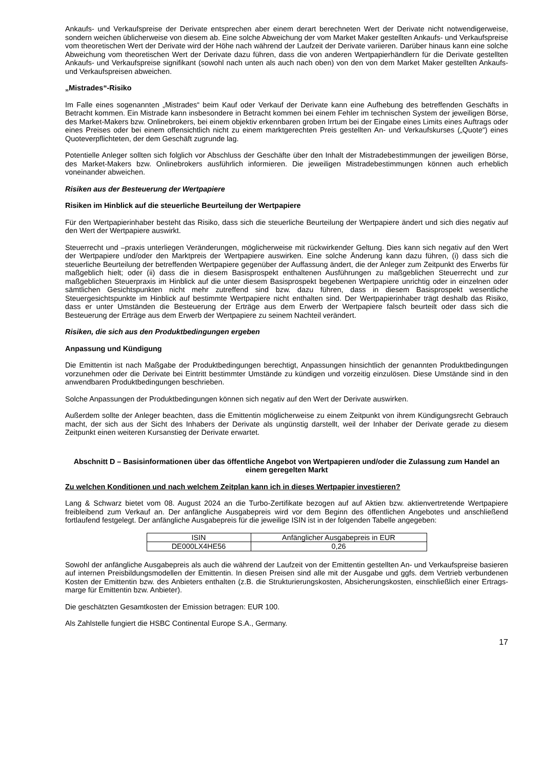Ankaufs- und Verkaufspreise der Derivate entsprechen aber einem derart berechneten Wert der Derivate nicht notwendigerweise, sondern weichen üblicherweise von diesem ab. Eine solche Abweichung der vom Market Maker gestellten Ankaufs- und Verkaufspreise vom theoretischen Wert der Derivate wird der Höhe nach während der Laufzeit der Derivate variieren. Darüber hinaus kann eine solche Abweichung vom theoretischen Wert der Derivate dazu führen, dass die von anderen Wertpapierhändlern für die Derivate gestellten Ankaufs- und Verkaufspreise signifikant (sowohl nach unten als auch nach oben) von den von dem Market Maker gestellten Ankaufs- und Verkaufspreisen abweichen.
„Mistrades“-Risiko
Im Falle eines sogenannten „Mistrades“ beim Kauf oder Verkauf der Derivate kann eine Aufhebung des betreffenden Geschäfts in Betracht kommen. Ein Mistrade kann insbesondere in Betracht kommen bei einem Fehler im technischen System der jeweiligen Börse, des Market-Makers bzw. Onlinebrokers, bei einem objektiv erkennbaren groben Irrtum bei der Eingabe eines Limits eines Auftrags oder eines Preises oder bei einem offensichtlich nicht zu einem marktgerechten Preis gestellten An- und Verkaufskurses („Quote“) eines Quoteverpflichteten, der dem Geschäft zugrunde lag.
Potentielle Anleger sollten sich folglich vor Abschluss der Geschäfte über den Inhalt der Mistradebestimmungen der jeweiligen Börse, des Market-Makers bzw. Onlinebrokers ausführlich informieren. Die jeweiligen Mistradebestimmungen können auch erheblich voneinander abweichen.
Risiken aus der Besteuerung der Wertpapiere
Risiken im Hinblick auf die steuerliche Beurteilung der Wertpapiere
Für den Wertpapierinhaber besteht das Risiko, dass sich die steuerliche Beurteilung der Wertpapiere ändert und sich dies negativ auf den Wert der Wertpapiere auswirkt.
Steuerrecht und –praxis unterliegen Veränderungen, möglicherweise mit rückwirkender Geltung. Dies kann sich negativ auf den Wert der Wertpapiere und/oder den Marktpreis der Wertpapiere auswirken. Eine solche Änderung kann dazu führen, (i) dass sich die steuerliche Beurteilung der betreffenden Wertpapiere gegenüber der Auffassung ändert, die der Anleger zum Zeitpunkt des Erwerbs für maßgeblich hielt; oder (ii) dass die in diesem Basisprospekt enthaltenen Ausführungen zu maßgeblichen Steuerrecht und zur maßgeblichen Steuerpraxis im Hinblick auf die unter diesem Basisprospekt begebenen Wertpapiere unrichtig oder in einzelnen oder sämtlichen Gesichtspunkten nicht mehr zutreffend sind bzw. dazu führen, dass in diesem Basisprospekt wesentliche Steuergesichtspunkte im Hinblick auf bestimmte Wertpapiere nicht enthalten sind. Der Wertpapierinhaber trägt deshalb das Risiko, dass er unter Umständen die Besteuerung der Erträge aus dem Erwerb der Wertpapiere falsch beurteilt oder dass sich die Besteuerung der Erträge aus dem Erwerb der Wertpapiere zu seinem Nachteil verändert.
Risiken, die sich aus den Produktbedingungen ergeben
Anpassung und Kündigung
Die Emittentin ist nach Maßgabe der Produktbedingungen berechtigt, Anpassungen hinsichtlich der genannten Produktbedingungen vorzunehmen oder die Derivate bei Eintritt bestimmter Umstände zu kündigen und vorzeitig einzulösen. Diese Umstände sind in den anwendbaren Produktbedingungen beschrieben.
Solche Anpassungen der Produktbedingungen können sich negativ auf den Wert der Derivate auswirken.
Außerdem sollte der Anleger beachten, dass die Emittentin möglicherweise zu einem Zeitpunkt von ihrem Kündigungsrecht Gebrauch macht, der sich aus der Sicht des Inhabers der Derivate als ungünstig darstellt, weil der Inhaber der Derivate gerade zu diesem Zeitpunkt einen weiteren Kursanstieg der Derivate erwartet.
Abschnitt D – Basisinformationen über das öffentliche Angebot von Wertpapieren und/oder die Zulassung zum Handel an einem geregelten Markt
Zu welchen Konditionen und nach welchem Zeitplan kann ich in dieses Wertpapier investieren?
Lang & Schwarz bietet vom 08. August 2024 an die Turbo-Zertifikate bezogen auf auf Aktien bzw. aktienvertretende Wertpapiere freibleibend zum Verkauf an. Der anfängliche Ausgabepreis wird vor dem Beginn des öffentlichen Angebotes und anschließend fortlaufend festgelegt. Der anfängliche Ausgabepreis für die jeweilige ISIN ist in der folgenden Tabelle angegeben:
| ISIN | Anfänglicher Ausgabepreis in EUR |
| DE000LX4HE56 | 0,26 |
Sowohl der anfängliche Ausgabepreis als auch die während der Laufzeit von der Emittentin gestellten An- und Verkaufspreise basieren auf internen Preisbildungsmodellen der Emittentin. In diesen Preisen sind alle mit der Ausgabe und ggfs. dem Vertrieb verbundenen Kosten der Emittentin bzw. des Anbieters enthalten (z.B. die Strukturierungskosten, Absicherungskosten, einschließlich einer Ertrags-marge für Emittentin bzw. Anbieter).
Die geschätzten Gesamtkosten der Emission betragen: EUR 100.
Als Zahlstelle fungiert die HSBC Continental Europe S.A., Germany.
17